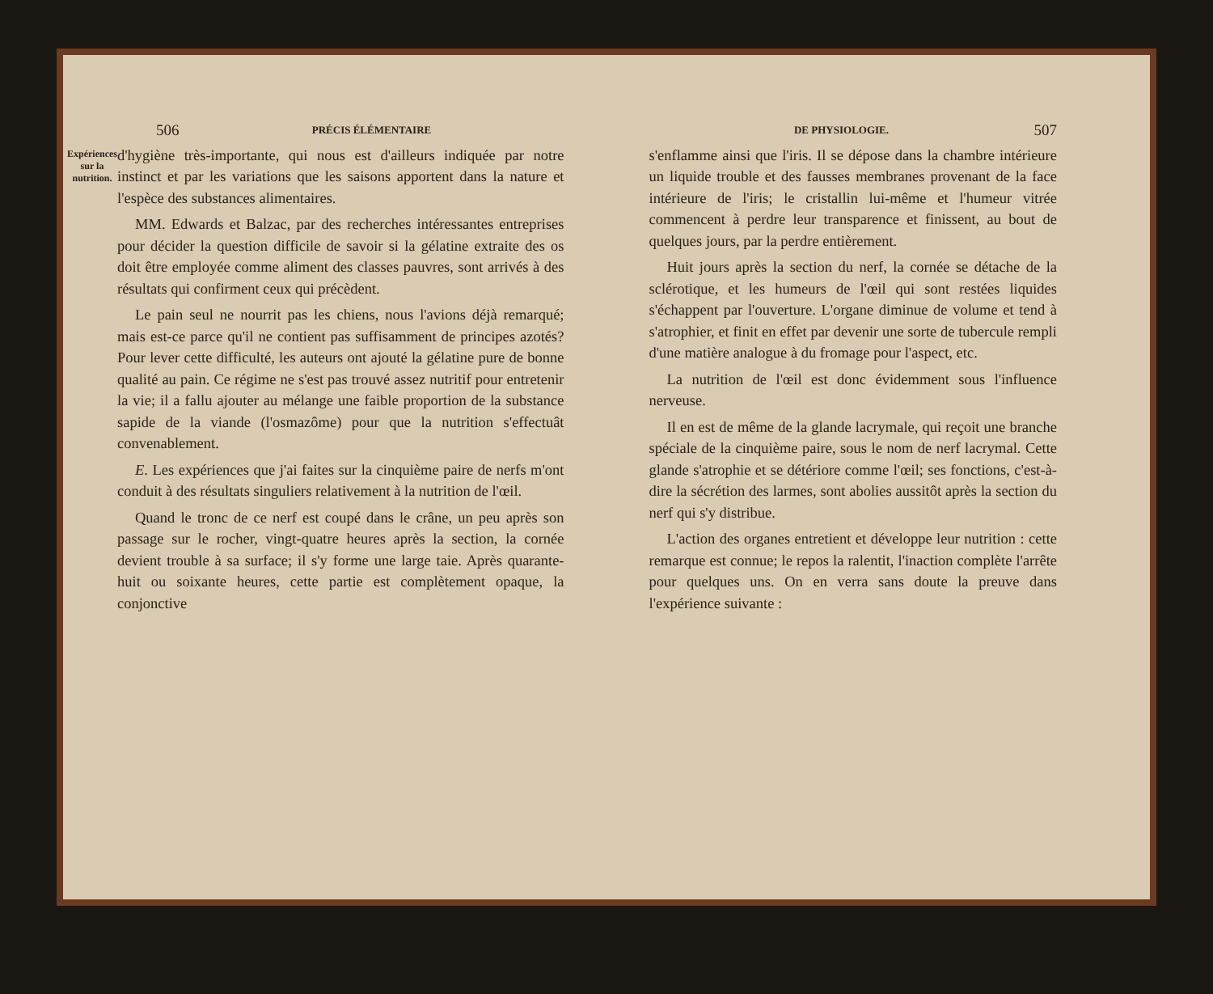506 PRÉCIS ÉLÉMENTAIRE
Expériences sur la nutrition.
d'hygiène très-importante, qui nous est d'ailleurs indiquée par notre instinct et par les variations que les saisons apportent dans la nature et l'espèce des substances alimentaires.
MM. Edwards et Balzac, par des recherches intéressantes entreprises pour décider la question difficile de savoir si la gélatine extraite des os doit être employée comme aliment des classes pauvres, sont arrivés à des résultats qui confirment ceux qui précèdent.
Le pain seul ne nourrit pas les chiens, nous l'avions déjà remarqué; mais est-ce parce qu'il ne contient pas suffisamment de principes azotés? Pour lever cette difficulté, les auteurs ont ajouté la gélatine pure de bonne qualité au pain. Ce régime ne s'est pas trouvé assez nutritif pour entretenir la vie; il a fallu ajouter au mélange une faible proportion de la substance sapide de la viande (l'osmazôme) pour que la nutrition s'effectuât convenablement.
E. Les expériences que j'ai faites sur la cinquième paire de nerfs m'ont conduit à des résultats singuliers relativement à la nutrition de l'œil.
Quand le tronc de ce nerf est coupé dans le crâne, un peu après son passage sur le rocher, vingt-quatre heures après la section, la cornée devient trouble à sa surface; il s'y forme une large taie. Après quarante-huit ou soixante heures, cette partie est complètement opaque, la conjonctive
DE PHYSIOLOGIE. 507
s'enflamme ainsi que l'iris. Il se dépose dans la chambre intérieure un liquide trouble et des fausses membranes provenant de la face intérieure de l'iris; le cristallin lui-même et l'humeur vitrée commencent à perdre leur transparence et finissent, au bout de quelques jours, par la perdre entièrement.
Huit jours après la section du nerf, la cornée se détache de la sclérotique, et les humeurs de l'œil qui sont restées liquides s'échappent par l'ouverture. L'organe diminue de volume et tend à s'atrophier, et finit en effet par devenir une sorte de tubercule rempli d'une matière analogue à du fromage pour l'aspect, etc.
La nutrition de l'œil est donc évidemment sous l'influence nerveuse.
Il en est de même de la glande lacrymale, qui reçoit une branche spéciale de la cinquième paire, sous le nom de nerf lacrymal. Cette glande s'atrophie et se détériore comme l'œil; ses fonctions, c'est-à-dire la sécrétion des larmes, sont abolies aussitôt après la section du nerf qui s'y distribue.
L'action des organes entretient et développe leur nutrition : cette remarque est connue; le repos la ralentit, l'inaction complète l'arrête pour quelques uns. On en verra sans doute la preuve dans l'expérience suivante :